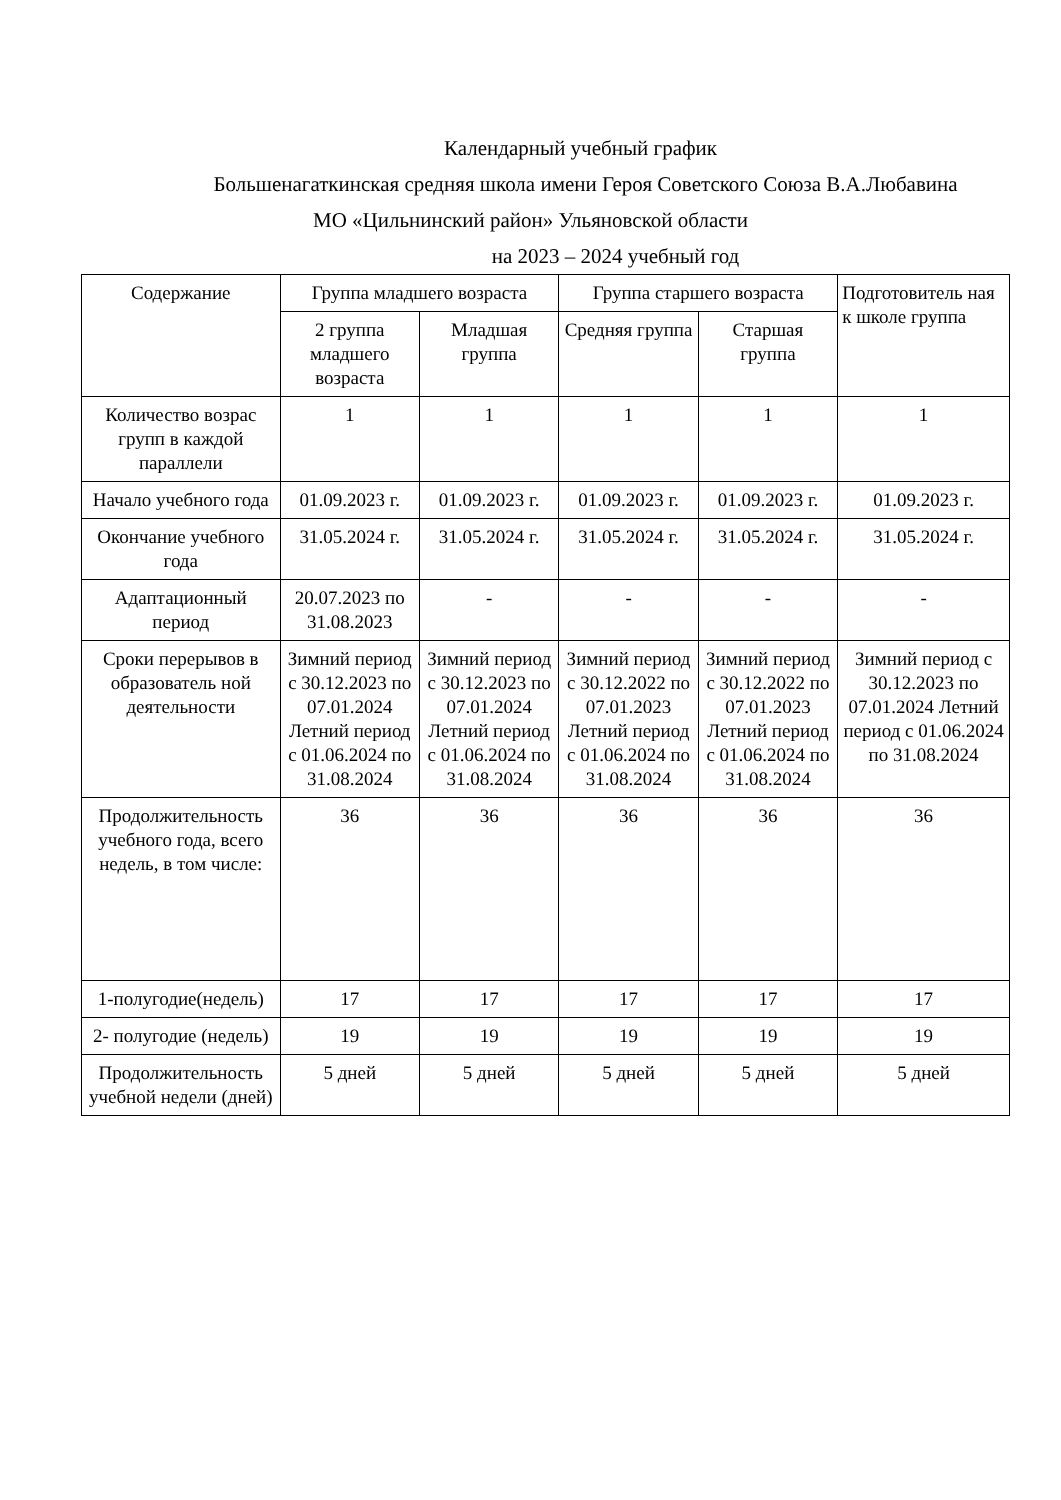Календарный учебный график
Большенагаткинская средняя школа имени Героя Советского Союза В.А.Любавина
МО «Цильнинский район» Ульяновской области
на 2023 – 2024 учебный год
| Содержание | Группа младшего возраста | | Группа старшего возраста | | Подготовитель ная к школе группа |
| | 2 группа младшего возраста | Младшая группа | Средняя группа | Старшая группа | |
| Количество возрас групп в каждой параллели | 1 | 1 | 1 | 1 | 1 |
| Начало учебного года | 01.09.2023 г. | 01.09.2023 г. | 01.09.2023 г. | 01.09.2023 г. | 01.09.2023 г. |
| Окончание учебного года | 31.05.2024 г. | 31.05.2024 г. | 31.05.2024 г. | 31.05.2024 г. | 31.05.2024 г. |
| Адаптационный период | 20.07.2023 по 31.08.2023 | - | - | - | - |
| Сроки перерывов в образователь ной деятельности | Зимний период с 30.12.2023 по 07.01.2024 Летний период с 01.06.2024 по 31.08.2024 | Зимний период с 30.12.2023 по 07.01.2024 Летний период с 01.06.2024 по 31.08.2024 | Зимний период с 30.12.2022 по 07.01.2023 Летний период с 01.06.2024 по 31.08.2024 | Зимний период с 30.12.2022 по 07.01.2023 Летний период с 01.06.2024 по 31.08.2024 | Зимний период с 30.12.2023 по 07.01.2024 Летний период с 01.06.2024 по 31.08.2024 |
| Продолжительность учебного года, всего недель, в том числе: | 36 | 36 | 36 | 36 | 36 |
| 1-полугодие(недель) | 17 | 17 | 17 | 17 | 17 |
| 2- полугодие (недель) | 19 | 19 | 19 | 19 | 19 |
| Продолжительность учебной недели (дней) | 5 дней | 5 дней | 5 дней | 5 дней | 5 дней |